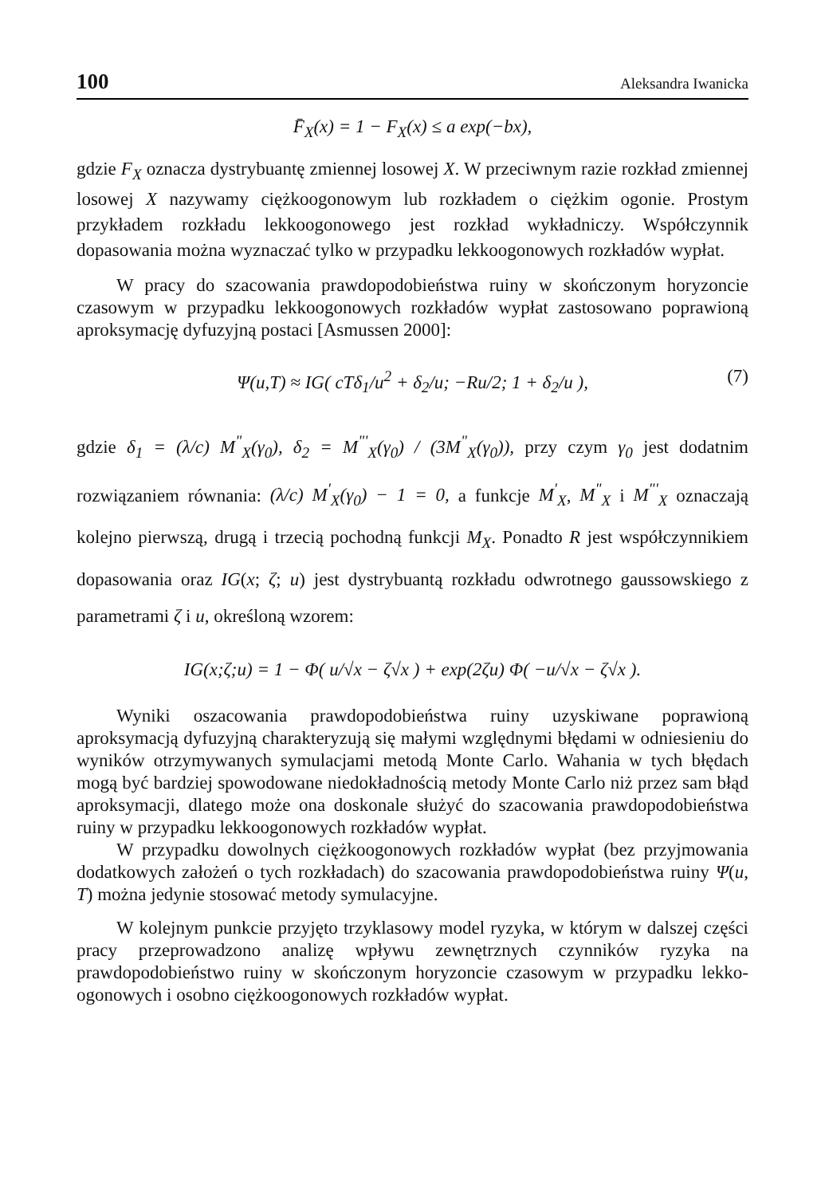100 Aleksandra Iwanicka
F̄<sub>X</sub>(x) = 1 − F<sub>X</sub>(x) ≤ a exp(−bx),
gdzie F<sub>X</sub> oznacza dystrybuantę zmiennej losowej X. W przeciwnym razie rozkład zmiennej losowej X nazywamy ciężkoogonowym lub rozkładem o ciężkim ogonie. Prostym przykładem rozkładu lekkoogonowego jest rozkład wykładniczy. Współczynnik dopasowania można wyznaczać tylko w przypadku lekkoogonowych rozkładów wypłat.
W pracy do szacowania prawdopodobieństwa ruiny w skończonym horyzoncie czasowym w przypadku lekkoogonowych rozkładów wypłat zastosowano poprawioną aproksymację dyfuzyjną postaci [Asmussen 2000]:
Ψ(u,T) ≈ IG( cTδ<sub>1</sub>/u<sup>2</sup> + δ<sub>2</sub>/u; −Ru/2; 1 + δ<sub>2</sub>/u ), (7)
gdzie δ<sub>1</sub> = (λ/c) M<sup>"</sup><sub>X</sub>(γ<sub>0</sub>), δ<sub>2</sub> = M<sup>"'</sup><sub>X</sub>(γ<sub>0</sub>) / (3M<sup>"</sup><sub>X</sub>(γ<sub>0</sub>)), przy czym γ<sub>0</sub> jest dodatnim rozwiązaniem równania: (λ/c) M<sup>'</sup><sub>X</sub>(γ<sub>0</sub>) − 1 = 0, a funkcje M<sup>'</sup><sub>X</sub>, M<sup>"</sup><sub>X</sub> i M<sup>"'</sup><sub>X</sub> oznaczają kolejno pierwszą, drugą i trzecią pochodną funkcji M<sub>X</sub>. Ponadto R jest współczynnikiem dopasowania oraz IG(x; ζ; u) jest dystrybuantą rozkładu odwrotnego gaussowskiego z parametrami ζ i u, określoną wzorem:
IG(x;ζ;u) = 1 − Φ( u/√x − ζ√x ) + exp(2ζu) Φ( −u/√x − ζ√x ).
Wyniki oszacowania prawdopodobieństwa ruiny uzyskiwane poprawioną aproksymacją dyfuzyjną charakteryzują się małymi względnymi błędami w odniesieniu do wyników otrzymywanych symulacjami metodą Monte Carlo. Wahania w tych błędach mogą być bardziej spowodowane niedokładnością metody Monte Carlo niż przez sam błąd aproksymacji, dlatego może ona doskonale służyć do szacowania prawdopodobieństwa ruiny w przypadku lekkoogonowych rozkładów wypłat.
W przypadku dowolnych ciężkoogonowych rozkładów wypłat (bez przyjmowania dodatkowych założeń o tych rozkładach) do szacowania prawdopodobieństwa ruiny Ψ(u, T) można jedynie stosować metody symulacyjne.
W kolejnym punkcie przyjęto trzyklasowy model ryzyka, w którym w dalszej części pracy przeprowadzono analizę wpływu zewnętrznych czynników ryzyka na prawdopodobieństwo ruiny w skończonym horyzoncie czasowym w przypadku lekko-ogonowych i osobno ciężkoogonowych rozkładów wypłat.